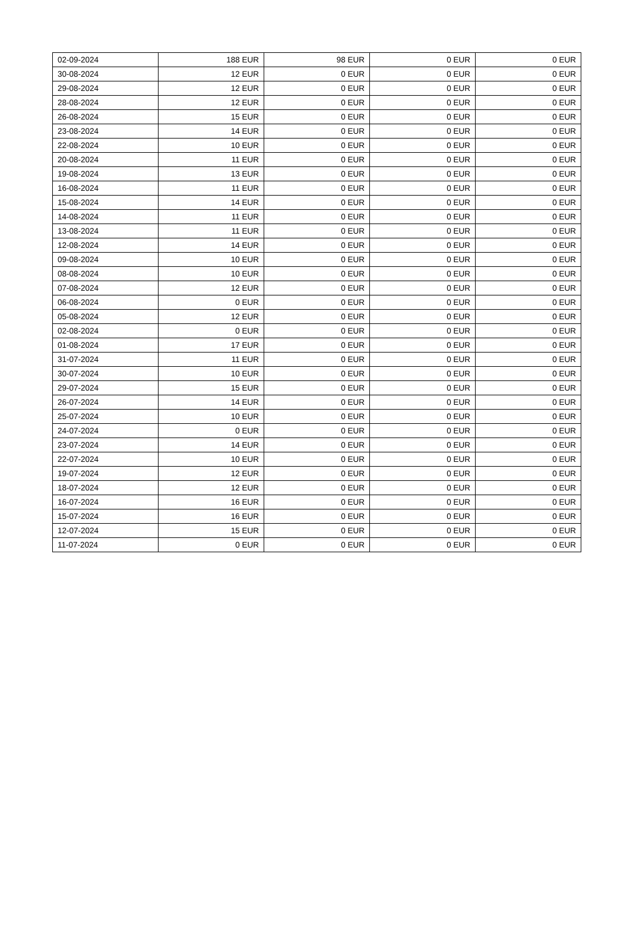| 02-09-2024 | 188 EUR | 98 EUR | 0 EUR | 0 EUR |
| 30-08-2024 | 12 EUR | 0 EUR | 0 EUR | 0 EUR |
| 29-08-2024 | 12 EUR | 0 EUR | 0 EUR | 0 EUR |
| 28-08-2024 | 12 EUR | 0 EUR | 0 EUR | 0 EUR |
| 26-08-2024 | 15 EUR | 0 EUR | 0 EUR | 0 EUR |
| 23-08-2024 | 14 EUR | 0 EUR | 0 EUR | 0 EUR |
| 22-08-2024 | 10 EUR | 0 EUR | 0 EUR | 0 EUR |
| 20-08-2024 | 11 EUR | 0 EUR | 0 EUR | 0 EUR |
| 19-08-2024 | 13 EUR | 0 EUR | 0 EUR | 0 EUR |
| 16-08-2024 | 11 EUR | 0 EUR | 0 EUR | 0 EUR |
| 15-08-2024 | 14 EUR | 0 EUR | 0 EUR | 0 EUR |
| 14-08-2024 | 11 EUR | 0 EUR | 0 EUR | 0 EUR |
| 13-08-2024 | 11 EUR | 0 EUR | 0 EUR | 0 EUR |
| 12-08-2024 | 14 EUR | 0 EUR | 0 EUR | 0 EUR |
| 09-08-2024 | 10 EUR | 0 EUR | 0 EUR | 0 EUR |
| 08-08-2024 | 10 EUR | 0 EUR | 0 EUR | 0 EUR |
| 07-08-2024 | 12 EUR | 0 EUR | 0 EUR | 0 EUR |
| 06-08-2024 | 0 EUR | 0 EUR | 0 EUR | 0 EUR |
| 05-08-2024 | 12 EUR | 0 EUR | 0 EUR | 0 EUR |
| 02-08-2024 | 0 EUR | 0 EUR | 0 EUR | 0 EUR |
| 01-08-2024 | 17 EUR | 0 EUR | 0 EUR | 0 EUR |
| 31-07-2024 | 11 EUR | 0 EUR | 0 EUR | 0 EUR |
| 30-07-2024 | 10 EUR | 0 EUR | 0 EUR | 0 EUR |
| 29-07-2024 | 15 EUR | 0 EUR | 0 EUR | 0 EUR |
| 26-07-2024 | 14 EUR | 0 EUR | 0 EUR | 0 EUR |
| 25-07-2024 | 10 EUR | 0 EUR | 0 EUR | 0 EUR |
| 24-07-2024 | 0 EUR | 0 EUR | 0 EUR | 0 EUR |
| 23-07-2024 | 14 EUR | 0 EUR | 0 EUR | 0 EUR |
| 22-07-2024 | 10 EUR | 0 EUR | 0 EUR | 0 EUR |
| 19-07-2024 | 12 EUR | 0 EUR | 0 EUR | 0 EUR |
| 18-07-2024 | 12 EUR | 0 EUR | 0 EUR | 0 EUR |
| 16-07-2024 | 16 EUR | 0 EUR | 0 EUR | 0 EUR |
| 15-07-2024 | 16 EUR | 0 EUR | 0 EUR | 0 EUR |
| 12-07-2024 | 15 EUR | 0 EUR | 0 EUR | 0 EUR |
| 11-07-2024 | 0 EUR | 0 EUR | 0 EUR | 0 EUR |